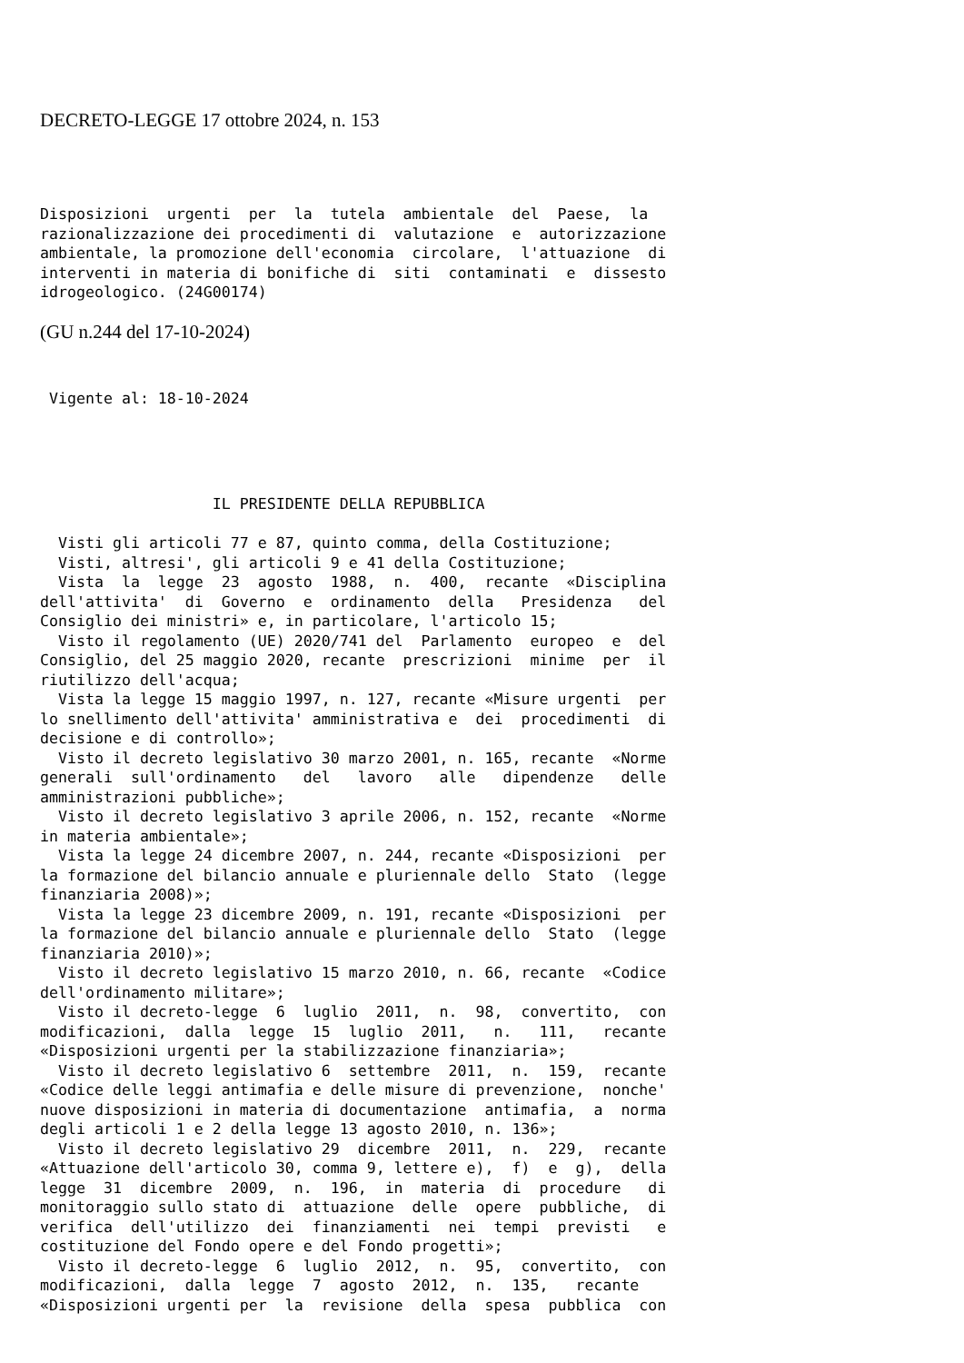DECRETO-LEGGE 17 ottobre 2024, n. 153
Disposizioni  urgenti  per  la  tutela  ambientale  del  Paese,  la
razionalizzazione dei procedimenti di  valutazione  e  autorizzazione
ambientale, la promozione dell'economia  circolare,  l'attuazione  di
interventi in materia di bonifiche di  siti  contaminati  e  dissesto
idrogeologico. (24G00174)
(GU n.244 del 17-10-2024)
 Vigente al: 18-10-2024
                   IL PRESIDENTE DELLA REPUBBLICA

  Visti gli articoli 77 e 87, quinto comma, della Costituzione;
  Visti, altresi', gli articoli 9 e 41 della Costituzione;
  Vista  la  legge  23  agosto  1988,  n.  400,  recante  «Disciplina
dell'attivita'  di  Governo  e  ordinamento  della   Presidenza   del
Consiglio dei ministri» e, in particolare, l'articolo 15;
  Visto il regolamento (UE) 2020/741 del  Parlamento  europeo  e  del
Consiglio, del 25 maggio 2020, recante  prescrizioni  minime  per  il
riutilizzo dell'acqua;
  Vista la legge 15 maggio 1997, n. 127, recante «Misure urgenti  per
lo snellimento dell'attivita' amministrativa e  dei  procedimenti  di
decisione e di controllo»;
  Visto il decreto legislativo 30 marzo 2001, n. 165, recante  «Norme
generali  sull'ordinamento   del   lavoro   alle   dipendenze   delle
amministrazioni pubbliche»;
  Visto il decreto legislativo 3 aprile 2006, n. 152, recante  «Norme
in materia ambientale»;
  Vista la legge 24 dicembre 2007, n. 244, recante «Disposizioni  per
la formazione del bilancio annuale e pluriennale dello  Stato  (legge
finanziaria 2008)»;
  Vista la legge 23 dicembre 2009, n. 191, recante «Disposizioni  per
la formazione del bilancio annuale e pluriennale dello  Stato  (legge
finanziaria 2010)»;
  Visto il decreto legislativo 15 marzo 2010, n. 66, recante  «Codice
dell'ordinamento militare»;
  Visto il decreto-legge  6  luglio  2011,  n.  98,  convertito,  con
modificazioni,  dalla  legge  15  luglio  2011,   n.   111,   recante
«Disposizioni urgenti per la stabilizzazione finanziaria»;
  Visto il decreto legislativo 6  settembre  2011,  n.  159,  recante
«Codice delle leggi antimafia e delle misure di prevenzione,  nonche'
nuove disposizioni in materia di documentazione  antimafia,  a  norma
degli articoli 1 e 2 della legge 13 agosto 2010, n. 136»;
  Visto il decreto legislativo 29  dicembre  2011,  n.  229,  recante
«Attuazione dell'articolo 30, comma 9, lettere e),  f)  e  g),  della
legge  31  dicembre  2009,  n.  196,  in  materia  di  procedure   di
monitoraggio sullo stato di  attuazione  delle  opere  pubbliche,  di
verifica  dell'utilizzo  dei  finanziamenti  nei  tempi  previsti   e
costituzione del Fondo opere e del Fondo progetti»;
  Visto il decreto-legge  6  luglio  2012,  n.  95,  convertito,  con
modificazioni,  dalla  legge  7  agosto  2012,  n.  135,   recante
«Disposizioni urgenti per  la  revisione  della  spesa  pubblica  con